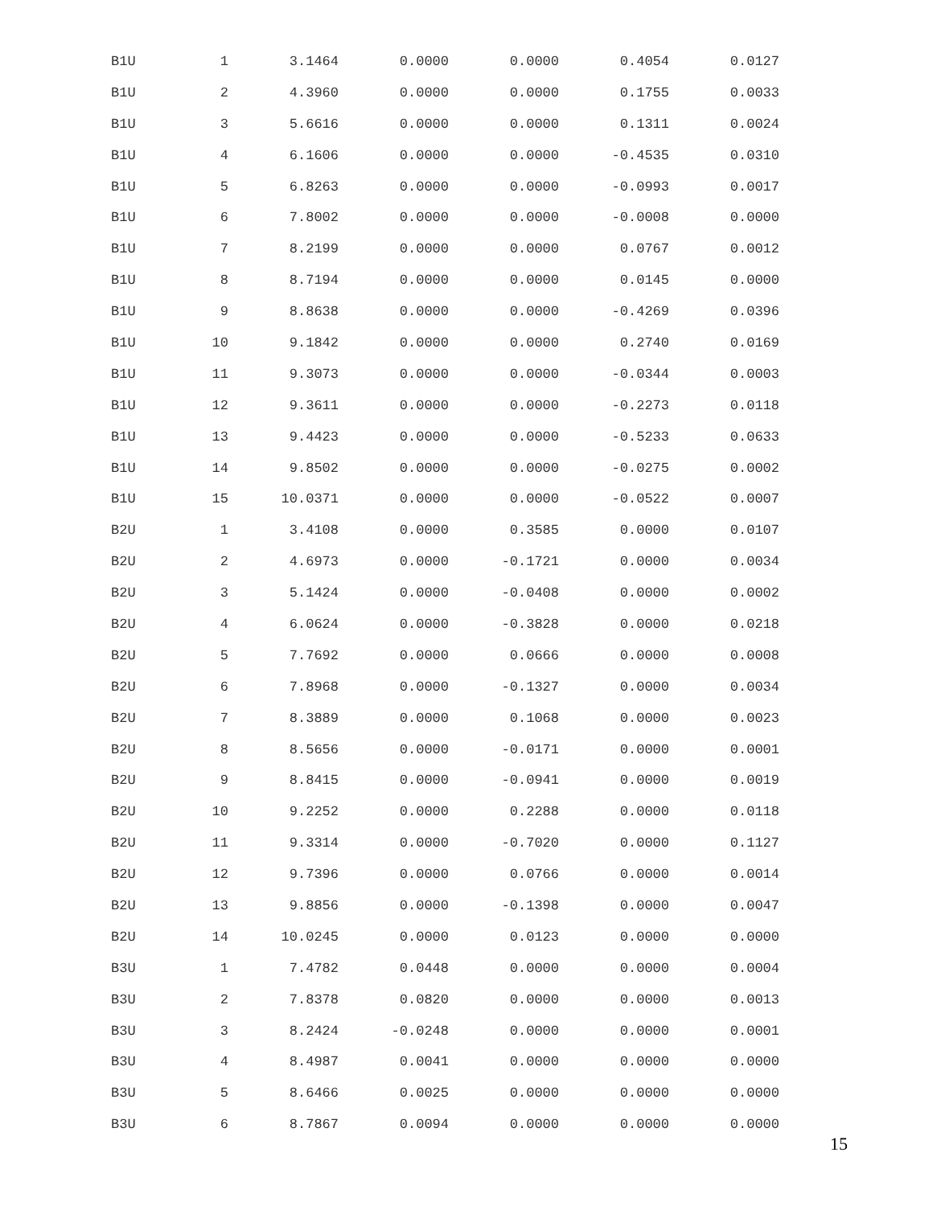| B1U | 1 | 3.1464 | 0.0000 | 0.0000 | 0.4054 | 0.0127 |
| B1U | 2 | 4.3960 | 0.0000 | 0.0000 | 0.1755 | 0.0033 |
| B1U | 3 | 5.6616 | 0.0000 | 0.0000 | 0.1311 | 0.0024 |
| B1U | 4 | 6.1606 | 0.0000 | 0.0000 | -0.4535 | 0.0310 |
| B1U | 5 | 6.8263 | 0.0000 | 0.0000 | -0.0993 | 0.0017 |
| B1U | 6 | 7.8002 | 0.0000 | 0.0000 | -0.0008 | 0.0000 |
| B1U | 7 | 8.2199 | 0.0000 | 0.0000 | 0.0767 | 0.0012 |
| B1U | 8 | 8.7194 | 0.0000 | 0.0000 | 0.0145 | 0.0000 |
| B1U | 9 | 8.8638 | 0.0000 | 0.0000 | -0.4269 | 0.0396 |
| B1U | 10 | 9.1842 | 0.0000 | 0.0000 | 0.2740 | 0.0169 |
| B1U | 11 | 9.3073 | 0.0000 | 0.0000 | -0.0344 | 0.0003 |
| B1U | 12 | 9.3611 | 0.0000 | 0.0000 | -0.2273 | 0.0118 |
| B1U | 13 | 9.4423 | 0.0000 | 0.0000 | -0.5233 | 0.0633 |
| B1U | 14 | 9.8502 | 0.0000 | 0.0000 | -0.0275 | 0.0002 |
| B1U | 15 | 10.0371 | 0.0000 | 0.0000 | -0.0522 | 0.0007 |
| B2U | 1 | 3.4108 | 0.0000 | 0.3585 | 0.0000 | 0.0107 |
| B2U | 2 | 4.6973 | 0.0000 | -0.1721 | 0.0000 | 0.0034 |
| B2U | 3 | 5.1424 | 0.0000 | -0.0408 | 0.0000 | 0.0002 |
| B2U | 4 | 6.0624 | 0.0000 | -0.3828 | 0.0000 | 0.0218 |
| B2U | 5 | 7.7692 | 0.0000 | 0.0666 | 0.0000 | 0.0008 |
| B2U | 6 | 7.8968 | 0.0000 | -0.1327 | 0.0000 | 0.0034 |
| B2U | 7 | 8.3889 | 0.0000 | 0.1068 | 0.0000 | 0.0023 |
| B2U | 8 | 8.5656 | 0.0000 | -0.0171 | 0.0000 | 0.0001 |
| B2U | 9 | 8.8415 | 0.0000 | -0.0941 | 0.0000 | 0.0019 |
| B2U | 10 | 9.2252 | 0.0000 | 0.2288 | 0.0000 | 0.0118 |
| B2U | 11 | 9.3314 | 0.0000 | -0.7020 | 0.0000 | 0.1127 |
| B2U | 12 | 9.7396 | 0.0000 | 0.0766 | 0.0000 | 0.0014 |
| B2U | 13 | 9.8856 | 0.0000 | -0.1398 | 0.0000 | 0.0047 |
| B2U | 14 | 10.0245 | 0.0000 | 0.0123 | 0.0000 | 0.0000 |
| B3U | 1 | 7.4782 | 0.0448 | 0.0000 | 0.0000 | 0.0004 |
| B3U | 2 | 7.8378 | 0.0820 | 0.0000 | 0.0000 | 0.0013 |
| B3U | 3 | 8.2424 | -0.0248 | 0.0000 | 0.0000 | 0.0001 |
| B3U | 4 | 8.4987 | 0.0041 | 0.0000 | 0.0000 | 0.0000 |
| B3U | 5 | 8.6466 | 0.0025 | 0.0000 | 0.0000 | 0.0000 |
| B3U | 6 | 8.7867 | 0.0094 | 0.0000 | 0.0000 | 0.0000 |
15